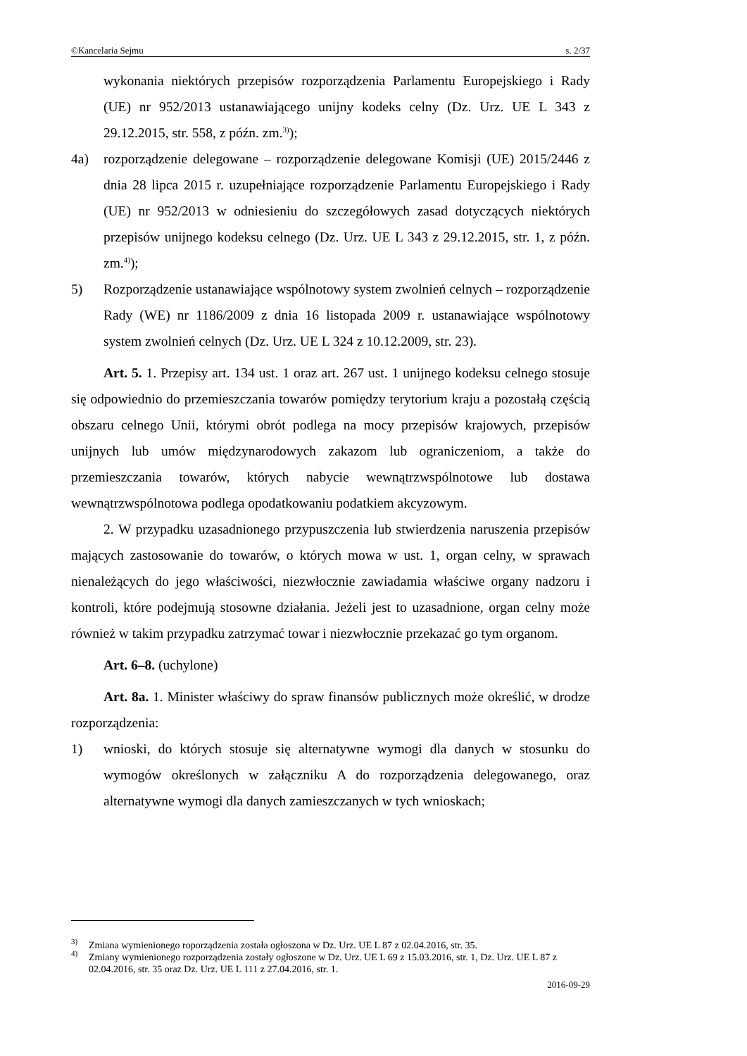©Kancelaria Sejmu s. 2/37
wykonania niektórych przepisów rozporządzenia Parlamentu Europejskiego i Rady (UE) nr 952/2013 ustanawiającego unijny kodeks celny (Dz. Urz. UE L 343 z 29.12.2015, str. 558, z późn. zm.<sup>3)</sup>);
4a) rozporządzenie delegowane – rozporządzenie delegowane Komisji (UE) 2015/2446 z dnia 28 lipca 2015 r. uzupełniające rozporządzenie Parlamentu Europejskiego i Rady (UE) nr 952/2013 w odniesieniu do szczegółowych zasad dotyczących niektórych przepisów unijnego kodeksu celnego (Dz. Urz. UE L 343 z 29.12.2015, str. 1, z późn. zm.<sup>4)</sup>);
5) Rozporządzenie ustanawiające wspólnotowy system zwolnień celnych – rozporządzenie Rady (WE) nr 1186/2009 z dnia 16 listopada 2009 r. ustanawiające wspólnotowy system zwolnień celnych (Dz. Urz. UE L 324 z 10.12.2009, str. 23).
Art. 5. 1. Przepisy art. 134 ust. 1 oraz art. 267 ust. 1 unijnego kodeksu celnego stosuje się odpowiednio do przemieszczania towarów pomiędzy terytorium kraju a pozostałą częścią obszaru celnego Unii, którymi obrót podlega na mocy przepisów krajowych, przepisów unijnych lub umów międzynarodowych zakazom lub ograniczeniom, a także do przemieszczania towarów, których nabycie wewnątrzwspólnotowe lub dostawa wewnątrzwspólnotowa podlega opodatkowaniu podatkiem akcyzowym.
2. W przypadku uzasadnionego przypuszczenia lub stwierdzenia naruszenia przepisów mających zastosowanie do towarów, o których mowa w ust. 1, organ celny, w sprawach nienależących do jego właściwości, niezwłocznie zawiadamia właściwe organy nadzoru i kontroli, które podejmują stosowne działania. Jeżeli jest to uzasadnione, organ celny może również w takim przypadku zatrzymać towar i niezwłocznie przekazać go tym organom.
Art. 6–8. (uchylone)
Art. 8a. 1. Minister właściwy do spraw finansów publicznych może określić, w drodze rozporządzenia:
1) wnioski, do których stosuje się alternatywne wymogi dla danych w stosunku do wymogów określonych w załączniku A do rozporządzenia delegowanego, oraz alternatywne wymogi dla danych zamieszczanych w tych wnioskach;
<sup>3)</sup> Zmiana wymienionego roporządzenia została ogłoszona w Dz. Urz. UE L 87 z 02.04.2016, str. 35.
<sup>4)</sup> Zmiany wymienionego rozporządzenia zostały ogłoszone w Dz. Urz. UE L 69 z 15.03.2016, str. 1, Dz. Urz. UE L 87 z 02.04.2016, str. 35 oraz Dz. Urz. UE L 111 z 27.04.2016, str. 1.
2016-09-29